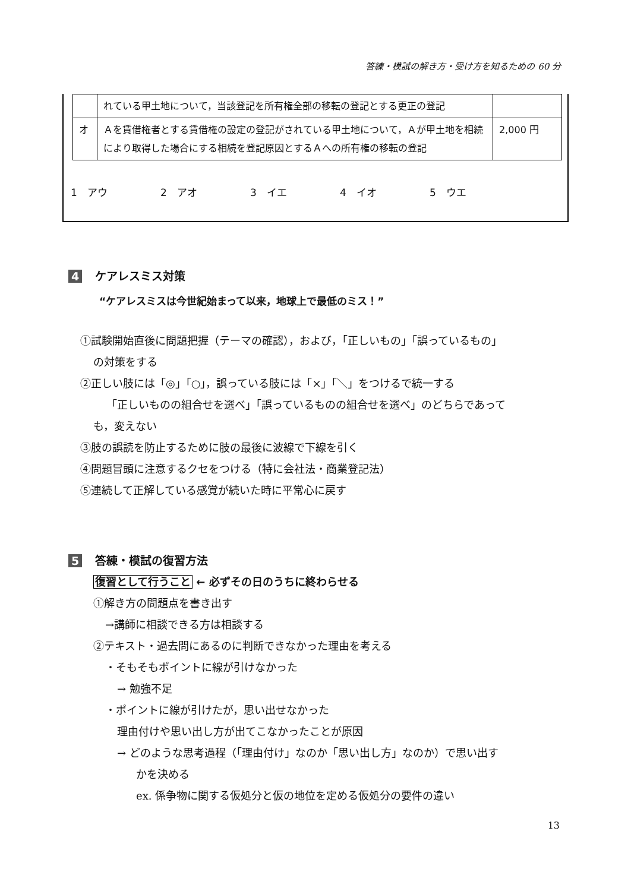答練・模試の解き方・受け方を知るための 60 分
| | れている甲土地について，当該登記を所有権全部の移転の登記とする更正の登記 | |
| オ | Ａを賃借権者とする賃借権の設定の登記がされている甲土地について，Ａが甲土地を相続により取得した場合にする相続を登記原因とするＡへの所有権の移転の登記 | 2,000 円 |
1　アウ 2　アオ 3　イエ 4　イオ 5　ウエ
4 ケアレスミス対策
“ケアレスミスは今世紀始まって以来，地球上で最低のミス！”
①試験開始直後に問題把握（テーマの確認），および，「正しいもの」「誤っているもの」
の対策をする
②正しい肢には「◎」「○」，誤っている肢には「×」「＼」をつけるで統一する
「正しいものの組合せを選べ」「誤っているものの組合せを選べ」のどちらであって
も，変えない
③肢の誤読を防止するために肢の最後に波線で下線を引く
④問題冒頭に注意するクセをつける（特に会社法・商業登記法）
⑤連続して正解している感覚が続いた時に平常心に戻す
5 答練・模試の復習方法
復習として行うこと ← 必ずその日のうちに終わらせる
①解き方の問題点を書き出す
→講師に相談できる方は相談する
②テキスト・過去問にあるのに判断できなかった理由を考える
・そもそもポイントに線が引けなかった
→ 勉強不足
・ポイントに線が引けたが，思い出せなかった
理由付けや思い出し方が出てこなかったことが原因
→ どのような思考過程（「理由付け」なのか「思い出し方」なのか）で思い出す
かを決める
ex. 係争物に関する仮処分と仮の地位を定める仮処分の要件の違い
13